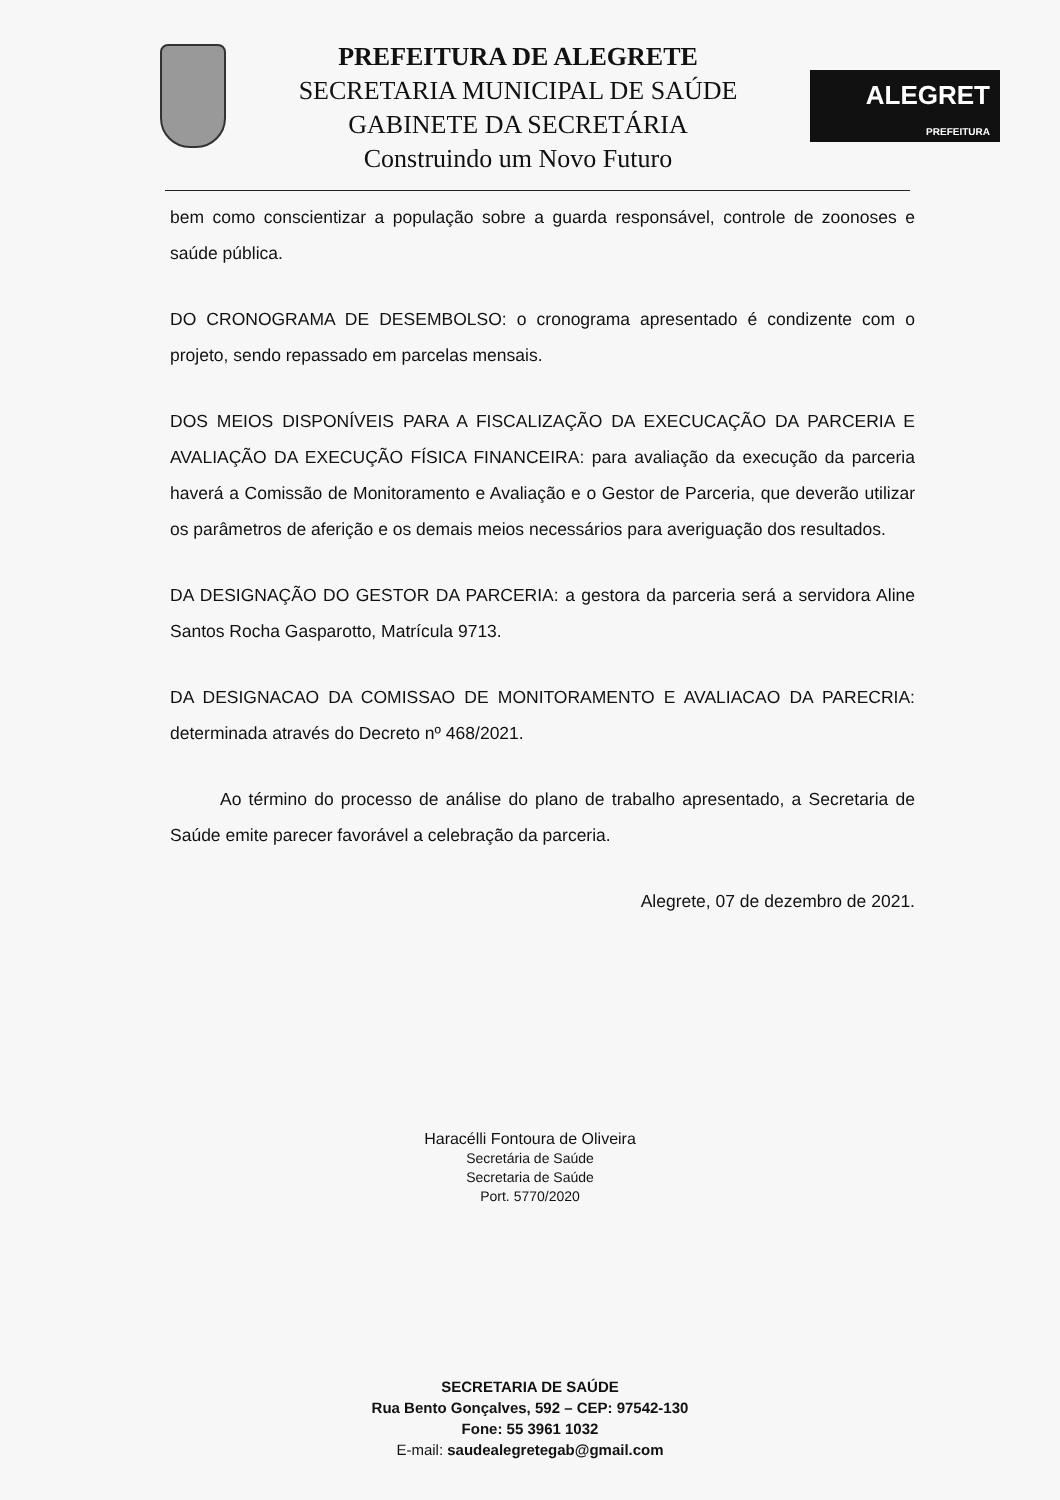PREFEITURA DE ALEGRETE
SECRETARIA MUNICIPAL DE SAÚDE
GABINETE DA SECRETÁRIA
Construindo um Novo Futuro
ALEGRET
PREFEITURA
bem como conscientizar a população sobre a guarda responsável, controle de zoonoses e saúde pública.
DO CRONOGRAMA DE DESEMBOLSO: o cronograma apresentado é condizente com o projeto, sendo repassado em parcelas mensais.
DOS MEIOS DISPONÍVEIS PARA A FISCALIZAÇÃO DA EXECUCAÇÃO DA PARCERIA E AVALIAÇÃO DA EXECUÇÃO FÍSICA FINANCEIRA: para avaliação da execução da parceria haverá a Comissão de Monitoramento e Avaliação e o Gestor de Parceria, que deverão utilizar os parâmetros de aferição e os demais meios necessários para averiguação dos resultados.
DA DESIGNAÇÃO DO GESTOR DA PARCERIA: a gestora da parceria será a servidora Aline Santos Rocha Gasparotto, Matrícula 9713.
DA DESIGNACAO DA COMISSAO DE MONITORAMENTO E AVALIACAO DA PARECRIA: determinada através do Decreto nº 468/2021.
Ao término do processo de análise do plano de trabalho apresentado, a Secretaria de Saúde emite parecer favorável a celebração da parceria.
Alegrete, 07 de dezembro de 2021.
Haracélli Fontoura de Oliveira
Secretária de Saúde
Secretaria de Saúde
Port. 5770/2020
SECRETARIA DE SAÚDE
Rua Bento Gonçalves, 592 – CEP: 97542-130
Fone: 55 3961 1032
E-mail: saudealegretegab@gmail.com